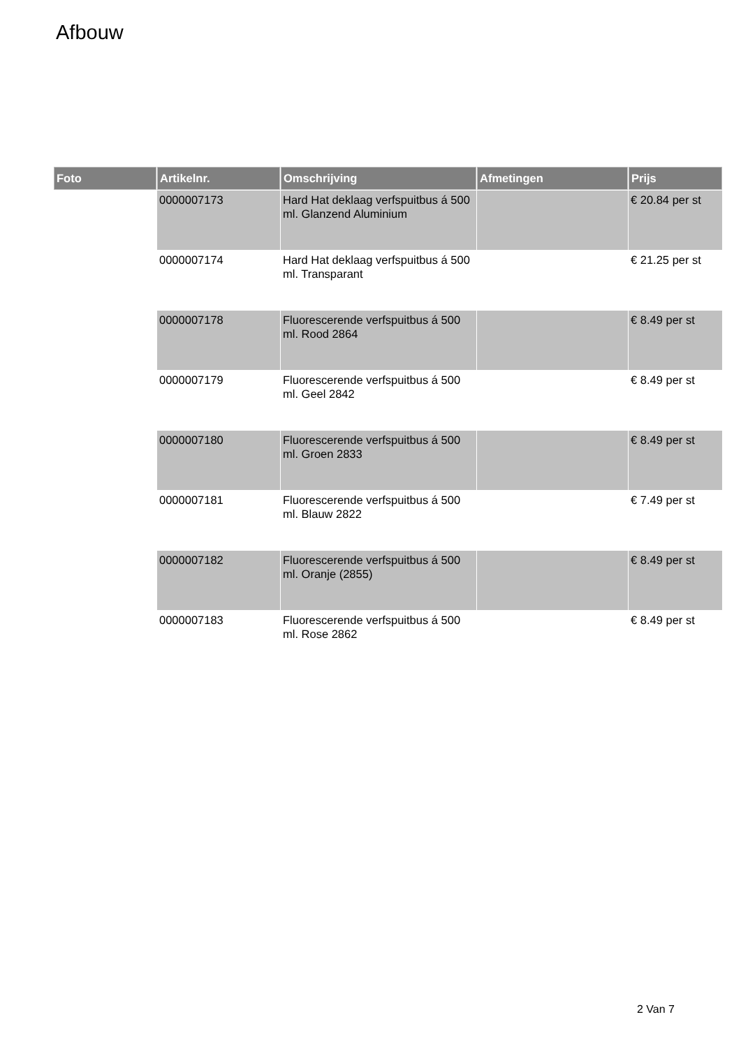Afbouw
| Foto | Artikelnr. | Omschrijving | Afmetingen | Prijs |
| --- | --- | --- | --- | --- |
| | 0000007173 | Hard Hat deklaag verfspuitbus á 500 ml. Glanzend Aluminium | | € 20.84 per st |
| | 0000007174 | Hard Hat deklaag verfspuitbus á 500 ml. Transparant | | € 21.25 per st |
| | 0000007178 | Fluorescerende verfspuitbus á 500 ml. Rood 2864 | | € 8.49 per st |
| | 0000007179 | Fluorescerende verfspuitbus á 500 ml. Geel 2842 | | € 8.49 per st |
| | 0000007180 | Fluorescerende verfspuitbus á 500 ml. Groen 2833 | | € 8.49 per st |
| | 0000007181 | Fluorescerende verfspuitbus á 500 ml. Blauw 2822 | | € 7.49 per st |
| | 0000007182 | Fluorescerende verfspuitbus á 500 ml. Oranje (2855) | | € 8.49 per st |
| | 0000007183 | Fluorescerende verfspuitbus á 500 ml. Rose 2862 | | € 8.49 per st |
2 Van 7